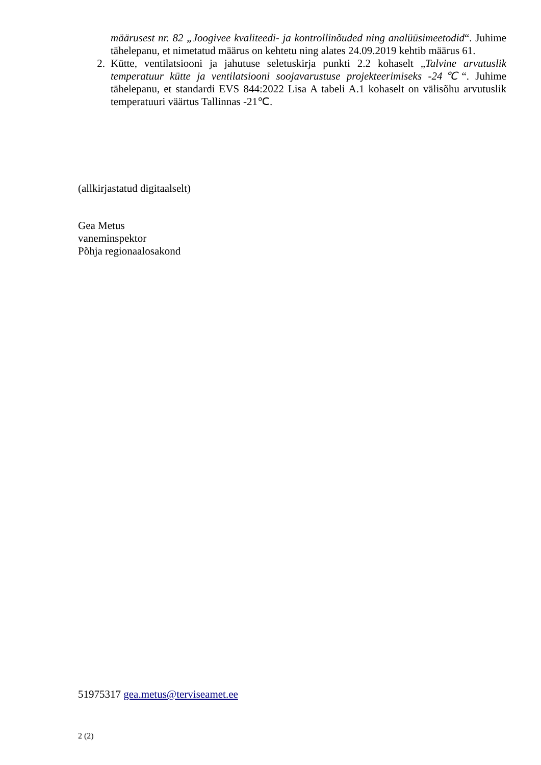määrusest nr. 82 „Joogivee kvaliteedi- ja kontrollinõuded ning analüüsimeetodid“. Juhime tähelepanu, et nimetatud määrus on kehtetu ning alates 24.09.2019 kehtib määrus 61.
2. Kütte, ventilatsiooni ja jahutuse seletuskirja punkti 2.2 kohaselt „Talvine arvutuslik temperatuur kütte ja ventilatsiooni soojavarustuse projekteerimiseks -24℃“. Juhime tähelepanu, et standardi EVS 844:2022 Lisa A tabeli A.1 kohaselt on välisõhu arvutuslik temperatuuri väärtus Tallinnas -21℃.
(allkirjastatud digitaalselt)
Gea Metus
vaneminspektor
Põhja regionaalosakond
51975317 gea.metus@terviseamet.ee
2 (2)